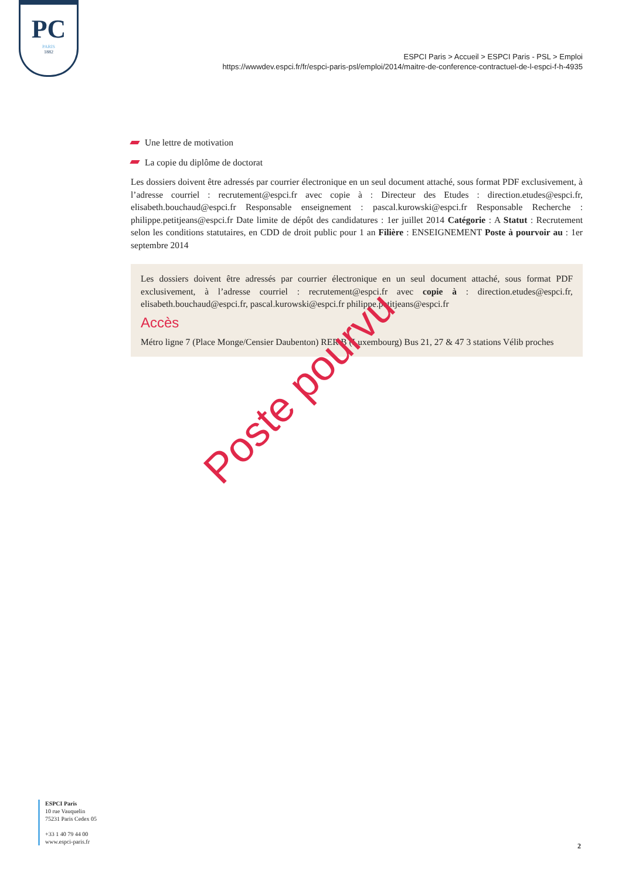PC
PARIS
1882
ESPCI Paris > Accueil > ESPCI Paris - PSL > Emploi
https://wwwdev.espci.fr/fr/espci-paris-psl/emploi/2014/maitre-de-conference-contractuel-de-l-espci-f-h-4935
Une lettre de motivation
La copie du diplôme de doctorat
Les dossiers doivent être adressés par courrier électronique en un seul document attaché, sous format PDF exclusivement, à l’adresse courriel : recrutement@espci.fr avec copie à : Directeur des Etudes : direction.etudes@espci.fr, elisabeth.bouchaud@espci.fr Responsable enseignement : pascal.kurowski@espci.fr Responsable Recherche : philippe.petitjeans@espci.fr Date limite de dépôt des candidatures : 1er juillet 2014 Catégorie : A Statut : Recrutement selon les conditions statutaires, en CDD de droit public pour 1 an Filière : ENSEIGNEMENT Poste à pourvoir au : 1er septembre 2014
Les dossiers doivent être adressés par courrier électronique en un seul document attaché, sous format PDF exclusivement, à l’adresse courriel : recrutement@espci.fr avec copie à : direction.etudes@espci.fr, elisabeth.bouchaud@espci.fr, pascal.kurowski@espci.fr philippe.petitjeans@espci.fr
Accès
Métro ligne 7 (Place Monge/Censier Daubenton) RER B (Luxembourg) Bus 21, 27 & 47 3 stations Vélib proches
Poste pourvu
ESPCI Paris
10 rue Vauquelin
75231 Paris Cedex 05
+33 1 40 79 44 00
www.espci-paris.fr
2